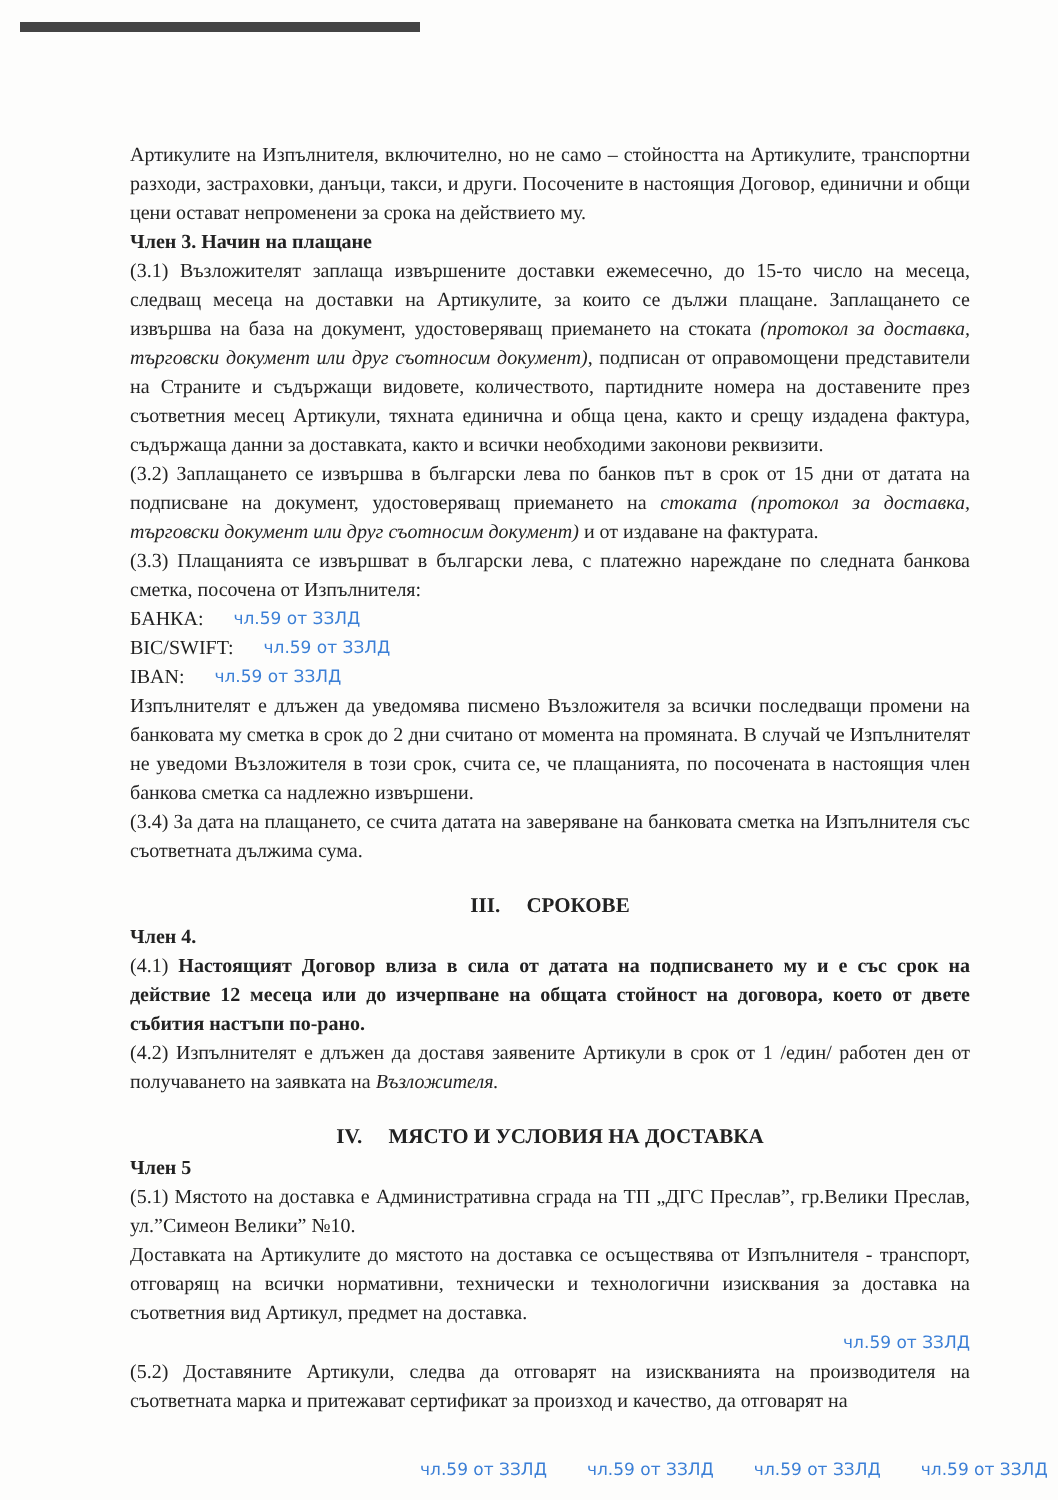Артикулите на Изпълнителя, включително, но не само – стойността на Артикулите, транспортни разходи, застраховки, данъци, такси, и други. Посочените в настоящия Договор, единични и общи цени остават непроменени за срока на действието му.
Член 3. Начин на плащане
(3.1) Възложителят заплаща извършените доставки ежемесечно, до 15-то число на месеца, следващ месеца на доставки на Артикулите, за които се дължи плащане. Заплащането се извършва на база на документ, удостоверяващ приемането на стоката (протокол за доставка, търговски документ или друг съотносим документ), подписан от оправомощени представители на Страните и съдържащи видовете, количеството, партидните номера на доставените през съответния месец Артикули, тяхната единична и обща цена, както и срещу издадена фактура, съдържаща данни за доставката, както и всички необходими законови реквизити.
(3.2) Заплащането се извършва в български лева по банков път в срок от 15 дни от датата на подписване на документ, удостоверяващ приемането на стоката (протокол за доставка, търговски документ или друг съотносим документ) и от издаване на фактурата.
(3.3) Плащанията се извършват в български лева, с платежно нареждане по следната банкова сметка, посочена от Изпълнителя:
БАНКА: чл.59 от ЗЗЛД
BIC/SWIFT: чл.59 от ЗЗЛД
IBAN: чл.59 от ЗЗЛД
Изпълнителят е длъжен да уведомява писмено Възложителя за всички последващи промени на банковата му сметка в срок до 2 дни считано от момента на промяната. В случай че Изпълнителят не уведоми Възложителя в този срок, счита се, че плащанията, по посочената в настоящия член банкова сметка са надлежно извършени.
(3.4) За дата на плащането, се счита датата на заверяване на банковата сметка на Изпълнителя със съответната дължима сума.
III. СРОКОВЕ
Член 4.
(4.1) Настоящият Договор влиза в сила от датата на подписването му и е със срок на действие 12 месеца или до изчерпване на общата стойност на договора, което от двете събития настъпи по-рано.
(4.2) Изпълнителят е длъжен да доставя заявените Артикули в срок от 1 /един/ работен ден от получаването на заявката на Възложителя.
IV. МЯСТО И УСЛОВИЯ НА ДОСТАВКА
Член 5
(5.1) Мястото на доставка е Административна сграда на ТП „ДГС Преслав”, гр.Велики Преслав, ул.”Симеон Велики” №10.
Доставката на Артикулите до мястото на доставка се осъществява от Изпълнителя - транспорт, отговарящ на всички нормативни, технически и технологични изисквания за доставка на съответния вид Артикул, предмет на доставка.
чл.59 от ЗЗЛД
(5.2) Доставяните Артикули, следва да отговарят на изискванията на производителя на съответната марка и притежават сертификат за произход и качество, да отговарят на
чл.59 от ЗЗЛД чл.59 от ЗЗЛД чл.59 от ЗЗЛД чл.59 от ЗЗЛД